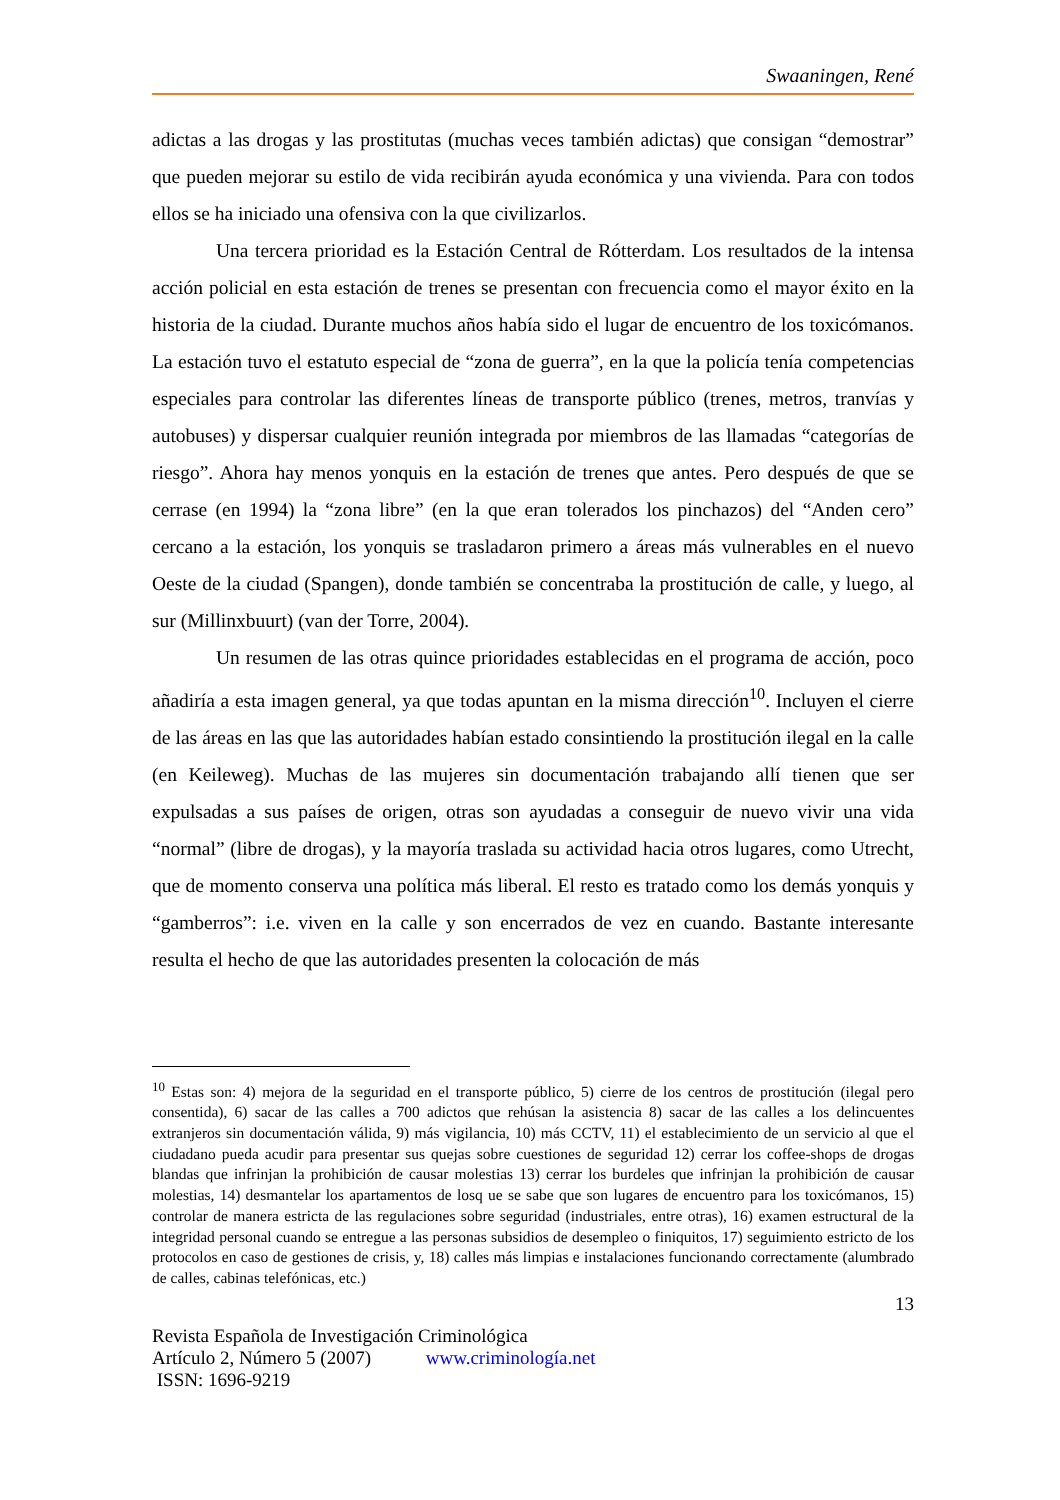Swaaningen, René
adictas a las drogas y las prostitutas (muchas veces también adictas) que consigan “demostrar” que pueden mejorar su estilo de vida recibirán ayuda económica y una vivienda. Para con todos ellos se ha iniciado una ofensiva con la que civilizarlos.
Una tercera prioridad es la Estación Central de Rótterdam. Los resultados de la intensa acción policial en esta estación de trenes se presentan con frecuencia como el mayor éxito en la historia de la ciudad. Durante muchos años había sido el lugar de encuentro de los toxicómanos. La estación tuvo el estatuto especial de “zona de guerra”, en la que la policía tenía competencias especiales para controlar las diferentes líneas de transporte público (trenes, metros, tranvías y autobuses) y dispersar cualquier reunión integrada por miembros de las llamadas “categorías de riesgo”. Ahora hay menos yonquis en la estación de trenes que antes. Pero después de que se cerrase (en 1994) la “zona libre” (en la que eran tolerados los pinchazos) del “Anden cero” cercano a la estación, los yonquis se trasladaron primero a áreas más vulnerables en el nuevo Oeste de la ciudad (Spangen), donde también se concentraba la prostitución de calle, y luego, al sur (Millinxbuurt) (van der Torre, 2004).
Un resumen de las otras quince prioridades establecidas en el programa de acción, poco añadiría a esta imagen general, ya que todas apuntan en la misma dirección<sup>10</sup>. Incluyen el cierre de las áreas en las que las autoridades habían estado consintiendo la prostitución ilegal en la calle (en Keileweg). Muchas de las mujeres sin documentación trabajando allí tienen que ser expulsadas a sus países de origen, otras son ayudadas a conseguir de nuevo vivir una vida “normal” (libre de drogas), y la mayoría traslada su actividad hacia otros lugares, como Utrecht, que de momento conserva una política más liberal. El resto es tratado como los demás yonquis y “gamberros”: i.e. viven en la calle y son encerrados de vez en cuando. Bastante interesante resulta el hecho de que las autoridades presenten la colocación de más
<sup>10</sup> Estas son: 4) mejora de la seguridad en el transporte público, 5) cierre de los centros de prostitución (ilegal pero consentida), 6) sacar de las calles a 700 adictos que rehúsan la asistencia 8) sacar de las calles a los delincuentes extranjeros sin documentación válida, 9) más vigilancia, 10) más CCTV, 11) el establecimiento de un servicio al que el ciudadano pueda acudir para presentar sus quejas sobre cuestiones de seguridad 12) cerrar los coffee-shops de drogas blandas que infrinjan la prohibición de causar molestias 13) cerrar los burdeles que infrinjan la prohibición de causar molestias, 14) desmantelar los apartamentos de losq ue se sabe que son lugares de encuentro para los toxicómanos, 15) controlar de manera estricta de las regulaciones sobre seguridad (industriales, entre otras), 16) examen estructural de la integridad personal cuando se entregue a las personas subsidios de desempleo o finiquitos, 17) seguimiento estricto de los protocolos en caso de gestiones de crisis, y, 18) calles más limpias e instalaciones funcionando correctamente (alumbrado de calles, cabinas telefónicas, etc.)
13
Revista Española de Investigación Criminológica
Artículo 2, Número 5 (2007) www.criminología.net
ISSN: 1696-9219